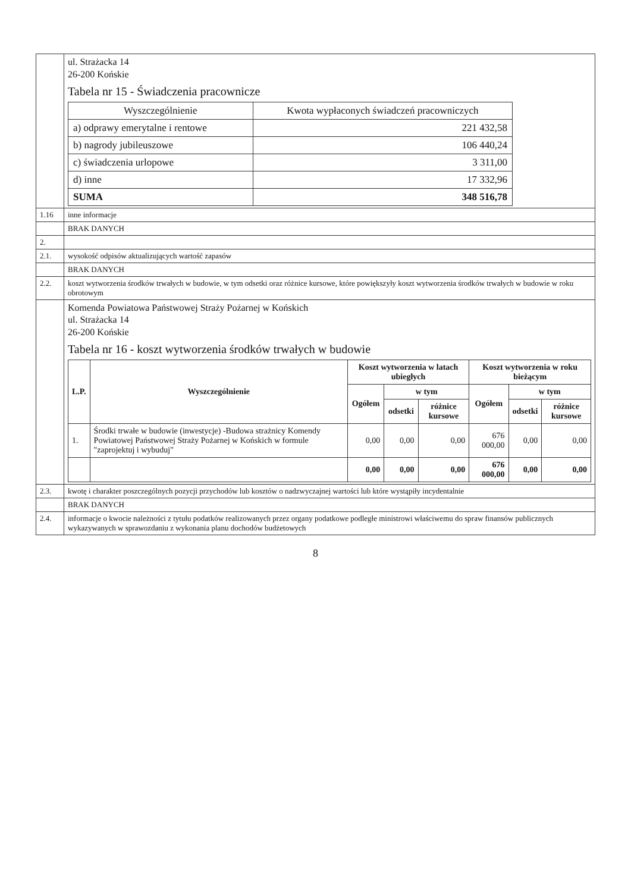| | ul. Strażacka 14 26-200 Końskie Tabela nr 15 - Świadczenia pracownicze / Wyszczególnienie / Kwota wypłaconych świadczeń pracowniczych / / --- / --- / / a) odprawy emerytalne i rentowe / 221 432,58 / / b) nagrody jubileuszowe / 106 440,24 / / c) świadczenia urlopowe / 3 311,00 / / d) inne / 17 332,96 / / SUMA / 348 516,78 / |
| 1.16 | inne informacje |
| | BRAK DANYCH |
| 2. | |
| 2.1. | wysokość odpisów aktualizujących wartość zapasów |
| | BRAK DANYCH |
| 2.2. | koszt wytworzenia środków trwałych w budowie, w tym odsetki oraz różnice kursowe, które powiększyły koszt wytworzenia środków trwałych w budowie w roku obrotowym |
| | Komenda Powiatowa Państwowej Straży Pożarnej w Końskich ul. Strażacka 14 26-200 Końskie Tabela nr 16 - koszt wytworzenia środków trwałych w budowie / L.P. / Wyszczególnienie / Koszt wytworzenia w latach ubiegłych / / / Koszt wytworzenia w roku bieżącym / / / / --- / --- / --- / --- / --- / --- / --- / --- / / / / Ogółem / w tym / / Ogółem / w tym / / / / / / odsetki / różnice kursowe / / odsetki / różnice kursowe / / 1. / Środki trwałe w budowie (inwestycje) -Budowa strażnicy Komendy Powiatowej Państwowej Straży Pożarnej w Końskich w formule "zaprojektuj i wybuduj" / 0,00 / 0,00 / 0,00 / 676 000,00 / 0,00 / 0,00 / / / / 0,00 / 0,00 / 0,00 / 676 000,00 / 0,00 / 0,00 / |
| 2.3. | kwotę i charakter poszczególnych pozycji przychodów lub kosztów o nadzwyczajnej wartości lub które wystąpiły incydentalnie |
| | BRAK DANYCH |
| 2.4. | informacje o kwocie należności z tytułu podatków realizowanych przez organy podatkowe podległe ministrowi właściwemu do spraw finansów publicznych wykazywanych w sprawozdaniu z wykonania planu dochodów budżetowych |
8